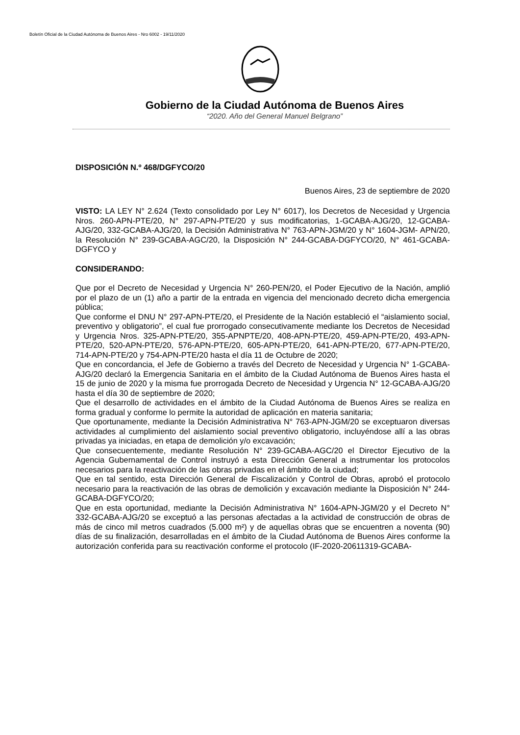Boletín Oficial de la Ciudad Autónoma de Buenos Aires - Nro 6002 - 19/11/2020
Gobierno de la Ciudad Autónoma de Buenos Aires
“2020. Año del General Manuel Belgrano”
DISPOSICIÓN N.º 468/DGFYCO/20
Buenos Aires, 23 de septiembre de 2020
VISTO: LA LEY N° 2.624 (Texto consolidado por Ley N° 6017), los Decretos de Necesidad y Urgencia Nros. 260-APN-PTE/20, N° 297-APN-PTE/20 y sus modificatorias, 1-GCABA-AJG/20, 12-GCABA- AJG/20, 332-GCABA-AJG/20, la Decisión Administrativa N° 763-APN-JGM/20 y N° 1604-JGM- APN/20, la Resolución N° 239-GCABA-AGC/20, la Disposición N° 244-GCABA-DGFYCO/20, N° 461-GCABA-DGFYCO y
CONSIDERANDO:
Que por el Decreto de Necesidad y Urgencia N° 260-PEN/20, el Poder Ejecutivo de la Nación, amplió por el plazo de un (1) año a partir de la entrada en vigencia del mencionado decreto dicha emergencia pública;
Que conforme el DNU N° 297-APN-PTE/20, el Presidente de la Nación estableció el “aislamiento social, preventivo y obligatorio”, el cual fue prorrogado consecutivamente mediante los Decretos de Necesidad y Urgencia Nros. 325-APN-PTE/20, 355-APNPTE/20, 408-APN-PTE/20, 459-APN-PTE/20, 493-APN-PTE/20, 520-APN-PTE/20, 576-APN-PTE/20, 605-APN-PTE/20, 641-APN-PTE/20, 677-APN-PTE/20, 714-APN-PTE/20 y 754-APN-PTE/20 hasta el día 11 de Octubre de 2020;
Que en concordancia, el Jefe de Gobierno a través del Decreto de Necesidad y Urgencia N° 1-GCABA-AJG/20 declaró la Emergencia Sanitaria en el ámbito de la Ciudad Autónoma de Buenos Aires hasta el 15 de junio de 2020 y la misma fue prorrogada Decreto de Necesidad y Urgencia N° 12-GCABA-AJG/20 hasta el día 30 de septiembre de 2020;
Que el desarrollo de actividades en el ámbito de la Ciudad Autónoma de Buenos Aires se realiza en forma gradual y conforme lo permite la autoridad de aplicación en materia sanitaria;
Que oportunamente, mediante la Decisión Administrativa N° 763-APN-JGM/20 se exceptuaron diversas actividades al cumplimiento del aislamiento social preventivo obligatorio, incluyéndose allí a las obras privadas ya iniciadas, en etapa de demolición y/o excavación;
Que consecuentemente, mediante Resolución N° 239-GCABA-AGC/20 el Director Ejecutivo de la Agencia Gubernamental de Control instruyó a esta Dirección General a instrumentar los protocolos necesarios para la reactivación de las obras privadas en el ámbito de la ciudad;
Que en tal sentido, esta Dirección General de Fiscalización y Control de Obras, aprobó el protocolo necesario para la reactivación de las obras de demolición y excavación mediante la Disposición N° 244-GCABA-DGFYCO/20;
Que en esta oportunidad, mediante la Decisión Administrativa N° 1604-APN-JGM/20 y el Decreto N° 332-GCABA-AJG/20 se exceptuó a las personas afectadas a la actividad de construcción de obras de más de cinco mil metros cuadrados (5.000 m²) y de aquellas obras que se encuentren a noventa (90) días de su finalización, desarrolladas en el ámbito de la Ciudad Autónoma de Buenos Aires conforme la autorización conferida para su reactivación conforme el protocolo (IF-2020-20611319-GCABA-